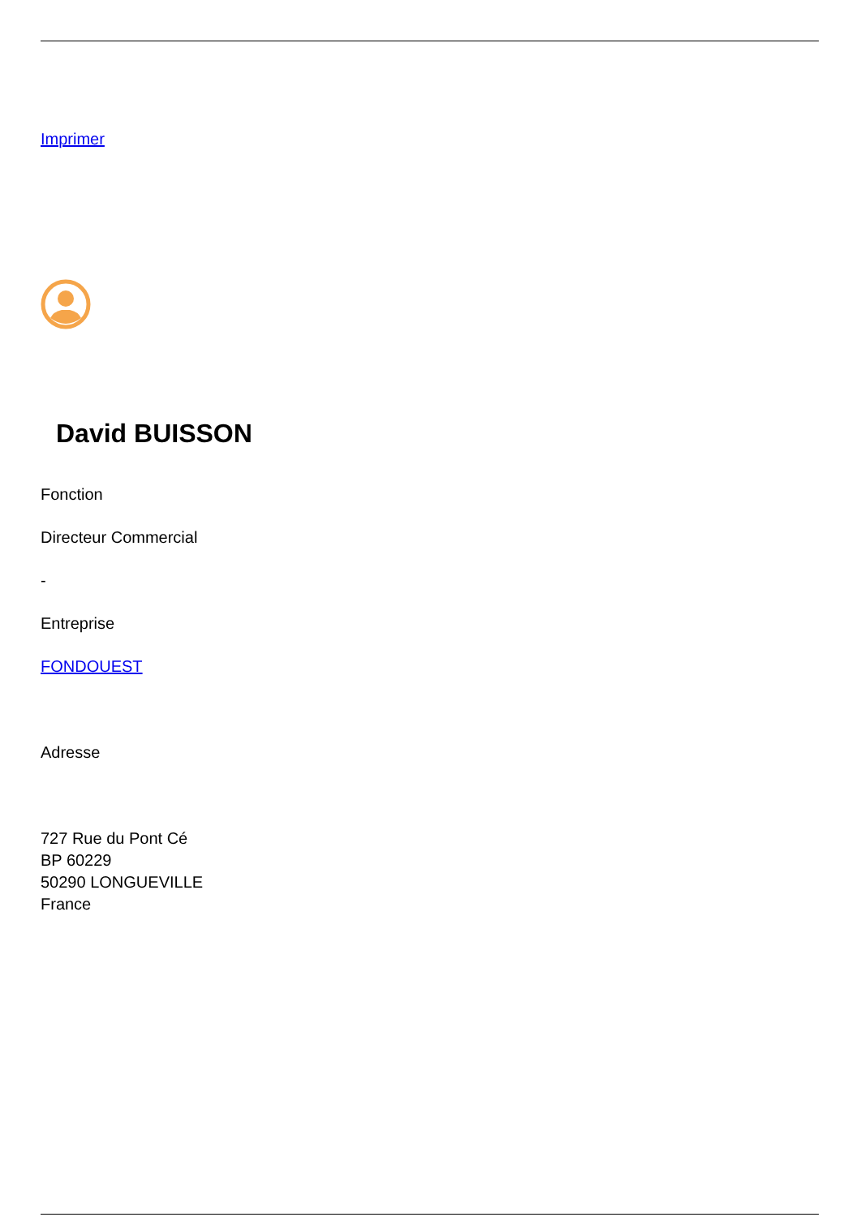Imprimer
David BUISSON
Fonction
Directeur Commercial
-
Entreprise
FONDOUEST
Adresse
727 Rue du Pont Cé
BP 60229
50290 LONGUEVILLE
France